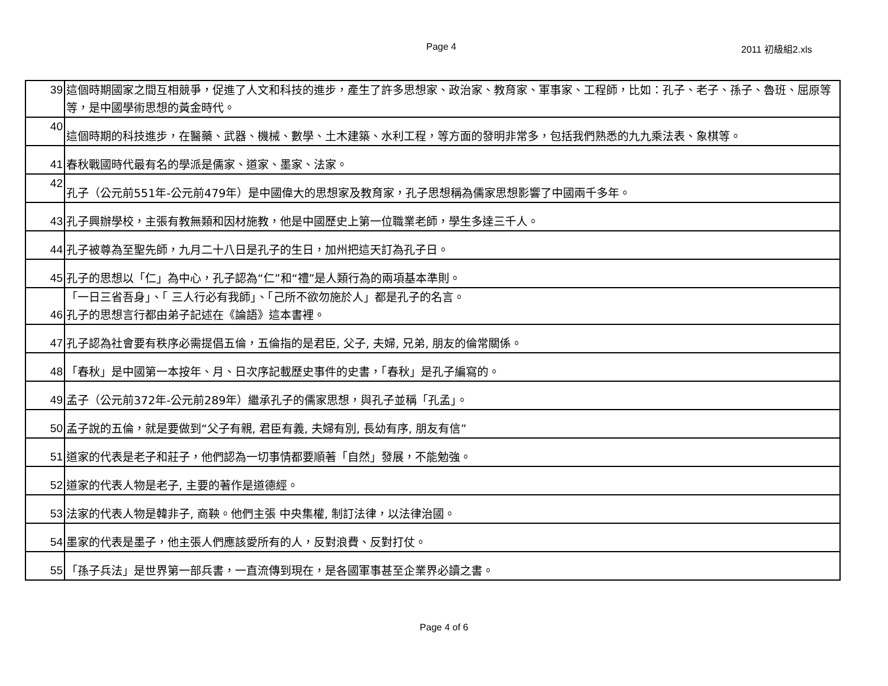Page 4 2011 初級組2.xls
| 39 | 這個時期國家之間互相競爭，促進了人文和科技的進步，產生了許多思想家、政治家、教育家、軍事家、工程師，比如：孔子、老子、孫子、魯班、屈原等等，是中國學術思想的黃金時代。 |
| 40 | 這個時期的科技進步，在醫藥、武器、機械、數學、土木建築、水利工程，等方面的發明非常多，包括我們熟悉的九九乘法表、象棋等。 |
| 41 | 春秋戰國時代最有名的學派是儒家、道家、墨家、法家。 |
| 42 | 孔子（公元前551年-公元前479年）是中國偉大的思想家及教育家，孔子思想稱為儒家思想影響了中國兩千多年。 |
| 43 | 孔子興辦學校，主張有教無類和因材施教，他是中國歷史上第一位職業老師，學生多達三千人。 |
| 44 | 孔子被尊為至聖先師，九月二十八日是孔子的生日，加州把這天訂為孔子日。 |
| 45 | 孔子的思想以「仁」為中心，孔子認為“仁”和“禮”是人類行為的兩項基本準則。 |
| 46 | 「一日三省吾身」、「 三人行必有我師」、「己所不欲勿施於人」都是孔子的名言。 孔子的思想言行都由弟子記述在《論語》這本書裡。 |
| 47 | 孔子認為社會要有秩序必需提倡五倫，五倫指的是君臣, 父子, 夫婦, 兄弟, 朋友的倫常關係。 |
| 48 | 「春秋」是中國第一本按年、月、日次序記載歷史事件的史書，「春秋」是孔子編寫的。 |
| 49 | 孟子（公元前372年-公元前289年）繼承孔子的儒家思想，與孔子並稱「孔孟」。 |
| 50 | 孟子說的五倫，就是要做到“父子有親, 君臣有義, 夫婦有別, 長幼有序, 朋友有信” |
| 51 | 道家的代表是老子和莊子，他們認為一切事情都要順著「自然」發展，不能勉強。 |
| 52 | 道家的代表人物是老子, 主要的著作是道德經。 |
| 53 | 法家的代表人物是韓非子, 商鞅。他們主張 中央集權, 制訂法律，以法律治國。 |
| 54 | 墨家的代表是墨子，他主張人們應該愛所有的人，反對浪費、反對打仗。 |
| 55 | 「孫子兵法」是世界第一部兵書，一直流傳到現在，是各國軍事甚至企業界必讀之書。 |
Page 4 of 6